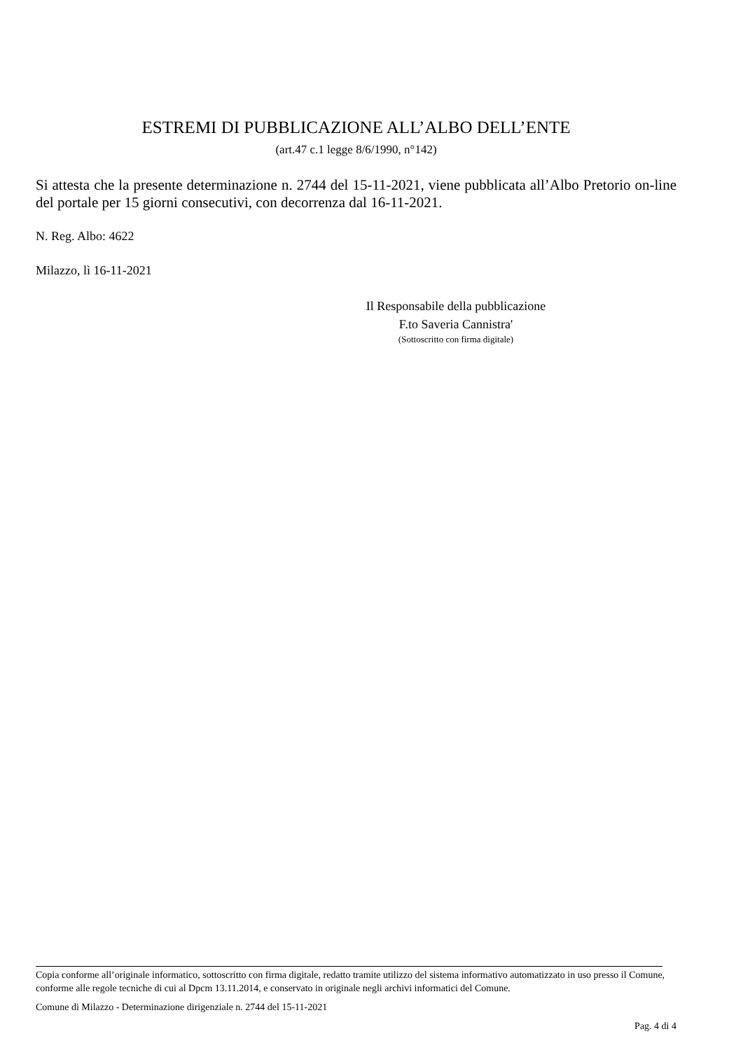ESTREMI DI PUBBLICAZIONE ALL’ALBO DELL’ENTE
(art.47 c.1 legge 8/6/1990, n°142)
Si attesta che la presente determinazione n. 2744 del 15-11-2021, viene pubblicata all’Albo Pretorio on-line del portale per 15 giorni consecutivi, con decorrenza dal 16-11-2021.
N. Reg. Albo: 4622
Milazzo, lì 16-11-2021
Il Responsabile della pubblicazione
F.to Saveria Cannistra'
(Sottoscritto con firma digitale)
Copia conforme all’originale informatico, sottoscritto con firma digitale, redatto tramite utilizzo del sistema informativo automatizzato in uso presso il Comune, conforme alle regole tecniche di cui al Dpcm 13.11.2014, e conservato in originale negli archivi informatici del Comune.
Comune di Milazzo - Determinazione dirigenziale n. 2744 del 15-11-2021
Pag. 4 di 4